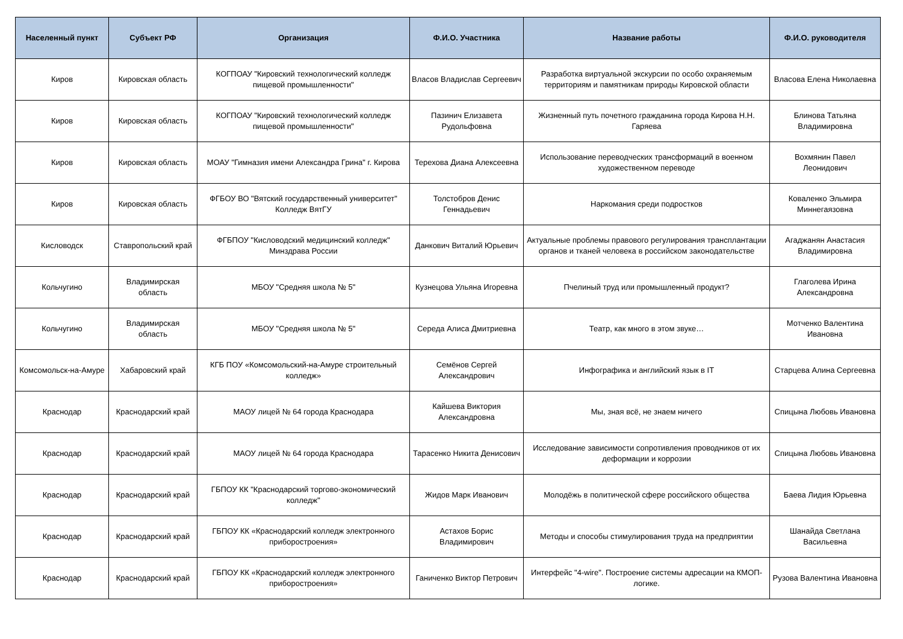| Населенный пункт | Субъект РФ | Организация | Ф.И.О. Участника | Название работы | Ф.И.О. руководителя |
| --- | --- | --- | --- | --- | --- |
| Киров | Кировская область | КОГПОАУ "Кировский технологический колледж пищевой промышленности" | Власов Владислав Сергеевич | Разработка виртуальной экскурсии по особо охраняемым территориям и памятникам природы Кировской области | Власова Елена Николаевна |
| Киров | Кировская область | КОГПОАУ "Кировский технологический колледж пищевой промышленности" | Пазинич Елизавета Рудольфовна | Жизненный путь почетного гражданина города Кирова Н.Н. Гаряева | Блинова Татьяна Владимировна |
| Киров | Кировская область | МОАУ "Гимназия имени Александра Грина" г. Кирова | Терехова Диана Алексеевна | Использование переводческих трансформаций в военном художественном переводе | Вохмянин Павел Леонидович |
| Киров | Кировская область | ФГБОУ ВО "Вятский государственный университет" Колледж ВятГУ | Толстобров Денис Геннадьевич | Наркомания среди подростков | Коваленко Эльмира Миннегаязовна |
| Кисловодск | Ставропольский край | ФГБПОУ "Кисловодский медицинский колледж" Минздрава России | Данкович Виталий Юрьевич | Актуальные проблемы правового регулирования трансплантации органов и тканей человека в российском законодательстве | Агаджанян Анастасия Владимировна |
| Кольчугино | Владимирская область | МБОУ "Средняя школа № 5" | Кузнецова Ульяна Игоревна | Пчелиный труд или промышленный продукт? | Глаголева Ирина Александровна |
| Кольчугино | Владимирская область | МБОУ "Средняя школа № 5" | Середа Алиса Дмитриевна | Театр, как много в этом звуке… | Мотченко Валентина Ивановна |
| Комсомольск-на-Амуре | Хабаровский край | КГБ ПОУ «Комсомольский-на-Амуре строительный колледж» | Семёнов Сергей Александрович | Инфографика и английский язык в IT | Старцева Алина Сергеевна |
| Краснодар | Краснодарский край | МАОУ лицей № 64 города Краснодара | Кайшева Виктория Александровна | Мы, зная всё, не знаем ничего | Спицына Любовь Ивановна |
| Краснодар | Краснодарский край | МАОУ лицей № 64 города Краснодара | Тарасенко Никита Денисович | Исследование зависимости сопротивления проводников от их деформации и коррозии | Спицына Любовь Ивановна |
| Краснодар | Краснодарский край | ГБПОУ КК "Краснодарский торгово-экономический колледж" | Жидов Марк Иванович | Молодёжь в политической сфере российского общества | Баева Лидия Юрьевна |
| Краснодар | Краснодарский край | ГБПОУ КК «Краснодарский колледж электронного приборостроения» | Астахов Борис Владимирович | Методы и способы стимулирования труда на предприятии | Шанайда Светлана Васильевна |
| Краснодар | Краснодарский край | ГБПОУ КК «Краснодарский колледж электронного приборостроения» | Ганиченко Виктор Петрович | Интерфейс "4-wire". Построение системы адресации на КМОП-логике. | Рузова Валентина Ивановна |